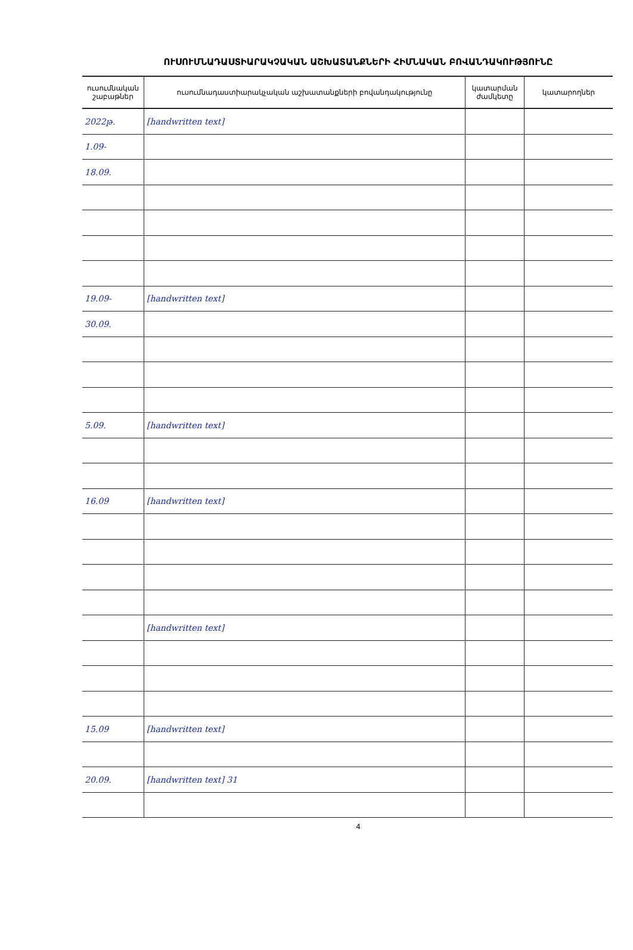ՈՒՍՈՒՄՆԱԴԱՍՏԻԱՐԱԿՉԱԿԱՆ ԱՇԽԱՏԱՆՔՆԵՐԻ ՀԻՄՆԱԿԱՆ ԲՈՎԱՆԴԱԿՈՒԹՅՈՒՆԸ
| ուսումնական շաբաթներ | ուսումնադաստիարակչական աշխատանքների բովանդակությունը | կատարման ժամկետը | կատարողներ |
| --- | --- | --- | --- |
| 2022թ. | [handwritten text] | | |
| 1.09- | | | |
| 18.09. | | | |
| 19.09- | [handwritten text] | | |
| 30.09. | | | |
| 5.09. | [handwritten text] | | |
| 16.09 | [handwritten text] | | |
| | [handwritten text] | | |
| 15.09 | [handwritten text] | | |
| 20.09. | [handwritten text] 31 | | |
4